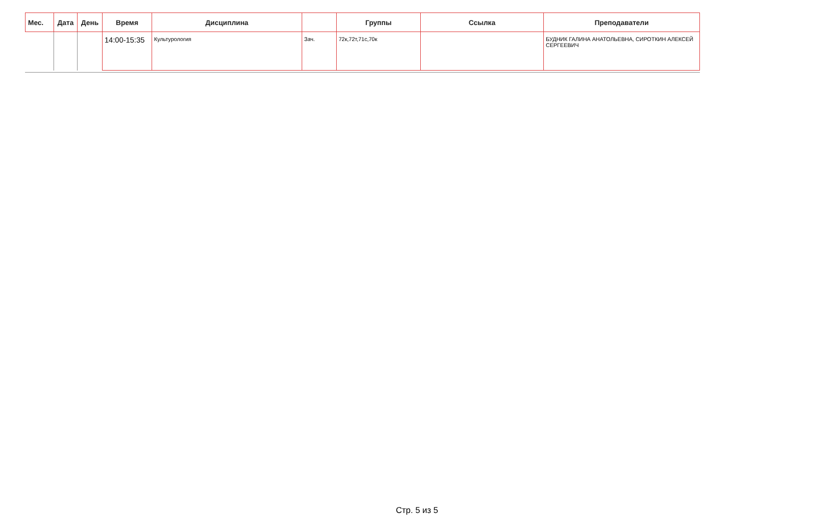| Мес. | Дата | День | Время | Дисциплина | | Группы | Ссылка | Преподаватели |
| --- | --- | --- | --- | --- | --- | --- | --- | --- |
| | | | 14:00-15:35 | Культурология | Зач. | 72к,72т,71с,70к | | БУДНИК ГАЛИНА АНАТОЛЬЕВНА, СИРОТКИН АЛЕКСЕЙ СЕРГЕЕВИЧ |
Стр. 5 из 5